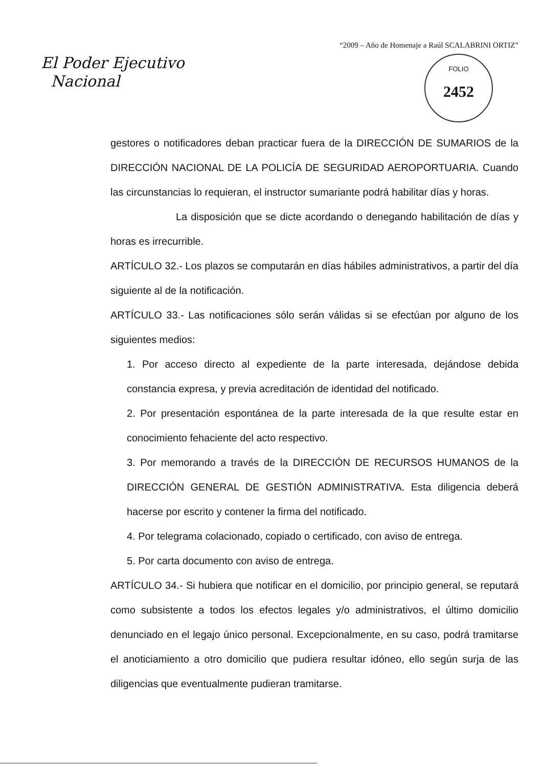“2009 – Año de Homenaje a Raúl SCALABRINI ORTIZ”
El Poder Ejecutivo
Nacional
FOLIO
2452
gestores o notificadores deban practicar fuera de la DIRECCIÓN DE SUMARIOS de la DIRECCIÓN NACIONAL DE LA POLICÍA DE SEGURIDAD AEROPORTUARIA. Cuando las circunstancias lo requieran, el instructor sumariante podrá habilitar días y horas.
La disposición que se dicte acordando o denegando habilitación de días y horas es irrecurrible.
ARTÍCULO 32.- Los plazos se computarán en días hábiles administrativos, a partir del día siguiente al de la notificación.
ARTÍCULO 33.- Las notificaciones sólo serán válidas si se efectúan por alguno de los siguientes medios:
1. Por acceso directo al expediente de la parte interesada, dejándose debida constancia expresa, y previa acreditación de identidad del notificado.
2. Por presentación espontánea de la parte interesada de la que resulte estar en conocimiento fehaciente del acto respectivo.
3. Por memorando a través de la DIRECCIÓN DE RECURSOS HUMANOS de la DIRECCIÓN GENERAL DE GESTIÓN ADMINISTRATIVA. Esta diligencia deberá hacerse por escrito y contener la firma del notificado.
4. Por telegrama colacionado, copiado o certificado, con aviso de entrega.
5. Por carta documento con aviso de entrega.
ARTÍCULO 34.- Si hubiera que notificar en el domicilio, por principio general, se reputará como subsistente a todos los efectos legales y/o administrativos, el último domicilio denunciado en el legajo único personal. Excepcionalmente, en su caso, podrá tramitarse el anoticiamiento a otro domicilio que pudiera resultar idóneo, ello según surja de las diligencias que eventualmente pudieran tramitarse.